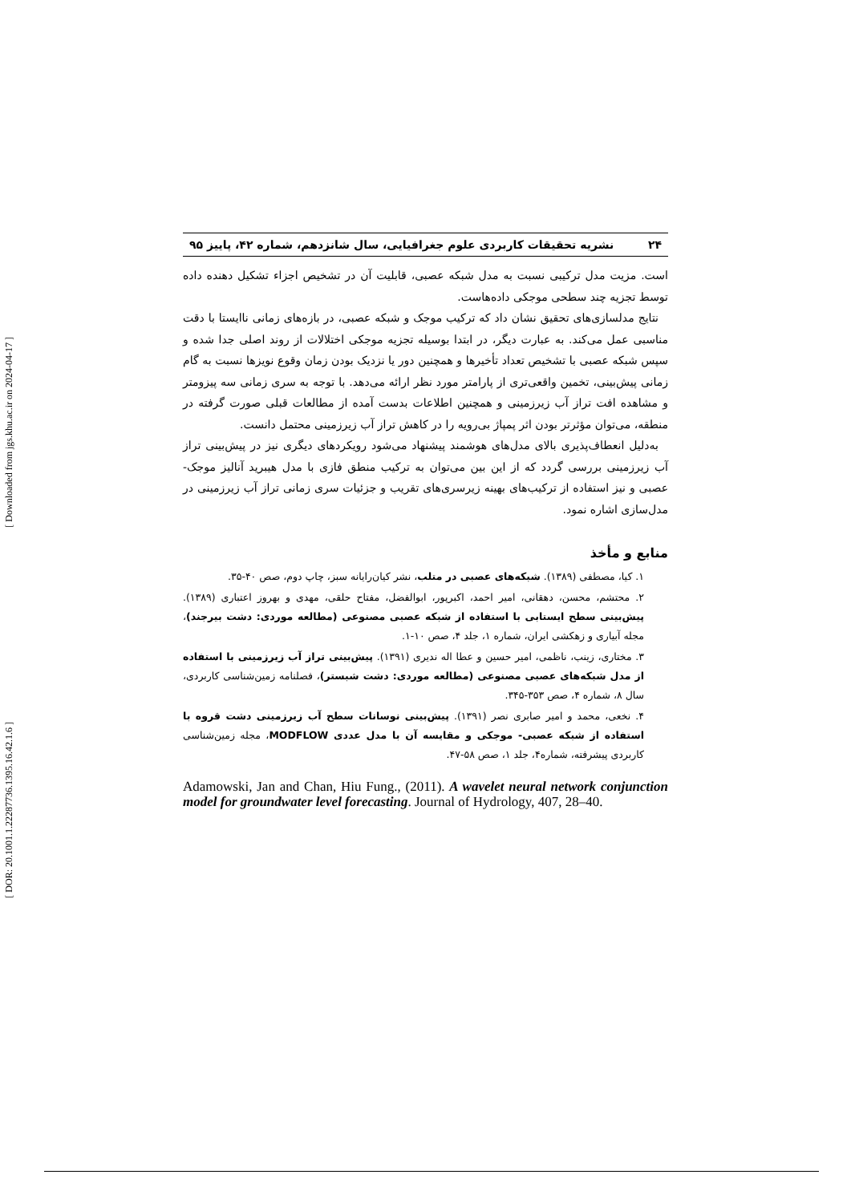[ Downloaded from jgs.khu.ac.ir on 2024-04-17 ]
[ DOR: 20.1001.1.22287736.1395.16.42.1.6 ]
۲۴ نشریه تحقیقات کاربردی علوم جغرافیایی، سال شانزدهم، شماره ۴۲، پاییز ۹۵
است. مزیت مدل ترکیبی نسبت به مدل شبکه عصبی، قابلیت آن در تشخیص اجزاء تشکیل دهنده داده توسط تجزیه چند سطحی موجکی داده‌هاست.
نتایج مدلسازی‌های تحقیق نشان داد که ترکیب موجک و شبکه عصبی، در بازه‌های زمانی ناایستا با دقت مناسبی عمل می‌کند. به عبارت دیگر، در ابتدا بوسیله تجزیه موجکی اختلالات از روند اصلی جدا شده و سپس شبکه عصبی با تشخیص تعداد تأخیرها و همچنین دور یا نزدیک بودن زمان وقوع نویزها نسبت به گام زمانی پیش‌بینی، تخمین واقعی‌تری از پارامتر مورد نظر ارائه می‌دهد. با توجه به سری زمانی سه پیزومتر و مشاهده افت تراز آب زیرزمینی و همچنین اطلاعات بدست آمده از مطالعات قبلی صورت گرفته در منطقه، می‌توان مؤثرتر بودن اثر پمپاژ بی‌رویه را در کاهش تراز آب زیرزمینی محتمل دانست.
به‌دلیل انعطاف‌پذیری بالای مدل‌های هوشمند پیشنهاد می‌شود رویکردهای دیگری نیز در پیش‌بینی تراز آب زیرزمینی بررسی گردد که از این بین می‌توان به ترکیب منطق فازی با مدل هیبرید آنالیز موجک- عصبی و نیز استفاده از ترکیب‌های بهینه زیرسری‌های تقریب و جزئیات سری زمانی تراز آب زیرزمینی در مدل‌سازی اشاره نمود.
منابع و مأخذ
۱. کیا، مصطفی (۱۳۸۹). شبکه‌های عصبی در متلب، نشر کیان‌رایانه سبز، چاپ دوم، صص ۴۰-۳۵.
۲. محتشم، محسن، دهقانی، امیر احمد، اکبرپور، ابوالفضل، مفتاح حلقی، مهدی و بهروز اعتباری (۱۳۸۹). پیش‌بینی سطح ایستابی با استفاده از شبکه عصبی مصنوعی (مطالعه موردی: دشت بیرجند)، مجله آبیاری و زهکشی ایران، شماره ۱، جلد ۴، صص ۱۰-۱.
۳. مختاری، زینب، ناظمی، امیر حسین و عطا اله ندیری (۱۳۹۱). پیش‌بینی تراز آب زیرزمینی با استفاده از مدل شبکه‌های عصبی مصنوعی (مطالعه موردی: دشت شبستر)، فصلنامه زمین‌شناسی کاربردی، سال ۸، شماره ۴، صص ۳۵۳-۳۴۵.
۴. نخعی، محمد و امیر صابری نصر (۱۳۹۱). پیش‌بینی نوسانات سطح آب زیرزمینی دشت قروه با استفاده از شبکه عصبی- موجکی و مقایسه آن با مدل عددی MODFLOW، مجله زمین‌شناسی کاربردی پیشرفته، شماره۴، جلد ۱، صص ۵۸-۴۷.
Adamowski, Jan and Chan, Hiu Fung., (2011). A wavelet neural network conjunction model for groundwater level forecasting. Journal of Hydrology, 407, 28–40.